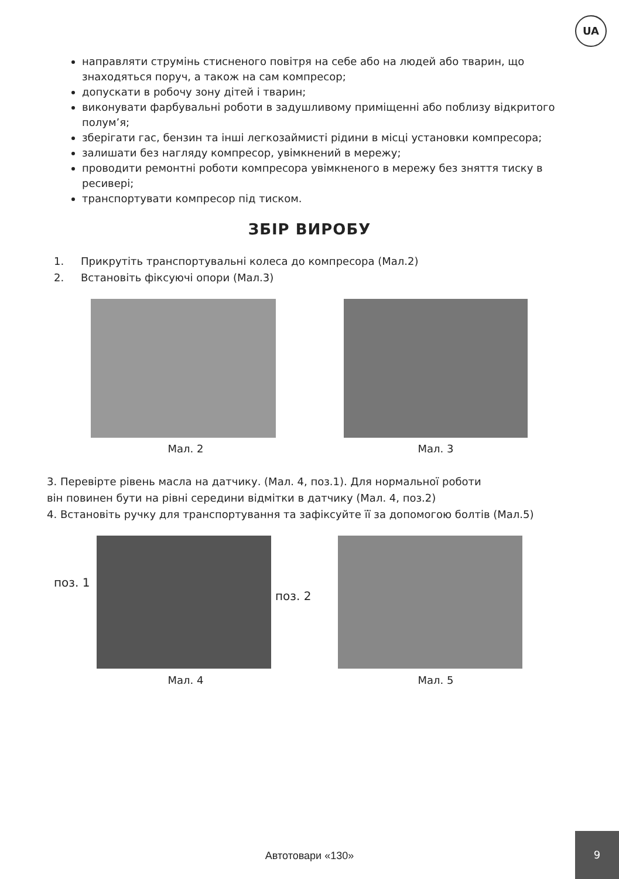UA
направляти струмінь стисненого повітря на себе або на людей або тварин, що знаходяться поруч, а також на сам компресор;
допускати в робочу зону дітей і тварин;
виконувати фарбувальні роботи в задушливому приміщенні або поблизу відкритого полум’я;
зберігати гас, бензин та інші легкозаймисті рідини в місці установки компресора;
залишати без нагляду компресор, увімкнений в мережу;
проводити ремонтні роботи компресора увімкненого в мережу без зняття тиску в ресивері;
транспортувати компресор під тиском.
ЗБІР ВИРОБУ
1. Прикрутіть транспортувальні колеса до компресора (Мал.2)
2. Встановіть фіксуючі опори (Мал.3)
Мал. 2 Мал. 3
3. Перевірте рівень масла на датчику. (Мал. 4, поз.1). Для нормальної роботи
він повинен бути на рівні середини відмітки в датчику (Мал. 4, поз.2)
4. Встановіть ручку для транспортування та зафіксуйте її за допомогою болтів (Мал.5)
поз. 1
поз. 2
Мал. 4 Мал. 5
Автотовари «130»
9